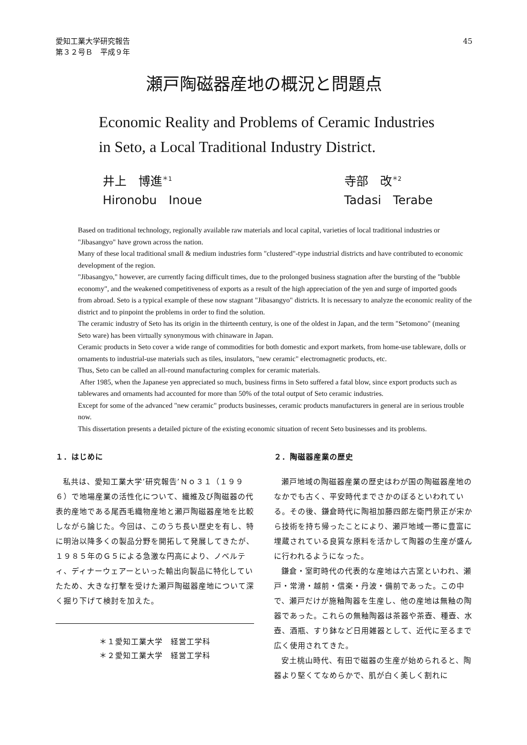愛知工業大学研究報告
第３２号Ｂ　平成９年
45
瀬戸陶磁器産地の概況と問題点
Economic Reality and Problems of Ceramic Industries
in Seto, a Local Traditional Industry District.
井上　博進<sup>＊1</sup>
Hironobu　Inoue
寺部　改<sup>＊2</sup>
Tadasi　Terabe
Based on traditional technology, regionally available raw materials and local capital, varieties of local traditional industries or "Jibasangyo" have grown across the nation.
Many of these local traditional small & medium industries form "clustered"-type industrial districts and have contributed to economic development of the region.
"Jibasangyo," however, are currently facing difficult times, due to the prolonged business stagnation after the bursting of the "bubble economy", and the weakened competitiveness of exports as a result of the high appreciation of the yen and surge of imported goods from abroad. Seto is a typical example of these now stagnant "Jibasangyo" districts. It is necessary to analyze the economic reality of the district and to pinpoint the problems in order to find the solution.
The ceramic industry of Seto has its origin in the thirteenth century, is one of the oldest in Japan, and the term "Setomono" (meaning Seto ware) has been virtually synonymous with chinaware in Japan.
Ceramic products in Seto cover a wide range of commodities for both domestic and export markets, from home-use tableware, dolls or ornaments to industrial-use materials such as tiles, insulators, "new ceramic" electromagnetic products, etc.
Thus, Seto can be called an all-round manufacturing complex for ceramic materials.
After 1985, when the Japanese yen appreciated so much, business firms in Seto suffered a fatal blow, since export products such as tablewares and ornaments had accounted for more than 50% of the total output of Seto ceramic industries.
Except for some of the advanced "new ceramic" products businesses, ceramic products manufacturers in general are in serious trouble now.
This dissertation presents a detailed picture of the existing economic situation of recent Seto businesses and its problems.
１．はじめに
私共は、愛知工業大学’研究報告’Ｎｏ３１（１９９６）で地場産業の活性化について、繊維及び陶磁器の代表的産地である尾西毛織物産地と瀬戸陶磁器産地を比較しながら論じた。今回は、このうち長い歴史を有し、特に明治以降多くの製品分野を開拓して発展してきたが、１９８５年のＧ５による急激な円高により、ノベルティ、ディナーウェアーといった輸出向製品に特化していたため、大きな打撃を受けた瀬戸陶磁器産地について深く掘り下げて検討を加えた。
＊１愛知工業大学　経営工学科
＊２愛知工業大学　経営工学科
２．陶磁器産業の歴史
瀬戸地域の陶磁器産業の歴史はわが国の陶磁器産地のなかでも古く、平安時代までさかのぼるといわれている。その後、鎌倉時代に陶祖加藤四郎左衛門景正が宋から技術を持ち帰ったことにより、瀬戸地域一帯に豊富に埋蔵されている良質な原料を活かして陶器の生産が盛んに行われるようになった。
鎌倉・室町時代の代表的な産地は六古窯といわれ、瀬戸・常滑・越前・信楽・丹波・備前であった。この中で、瀬戸だけが施釉陶器を生産し、他の産地は無釉の陶器であった。これらの無釉陶器は茶器や茶壺、種壺、水壺、酒瓶、すり鉢など日用雑器として、近代に至るまで広く使用されてきた。
安土桃山時代、有田で磁器の生産が始められると、陶器より堅くてなめらかで、肌が白く美しく割れに